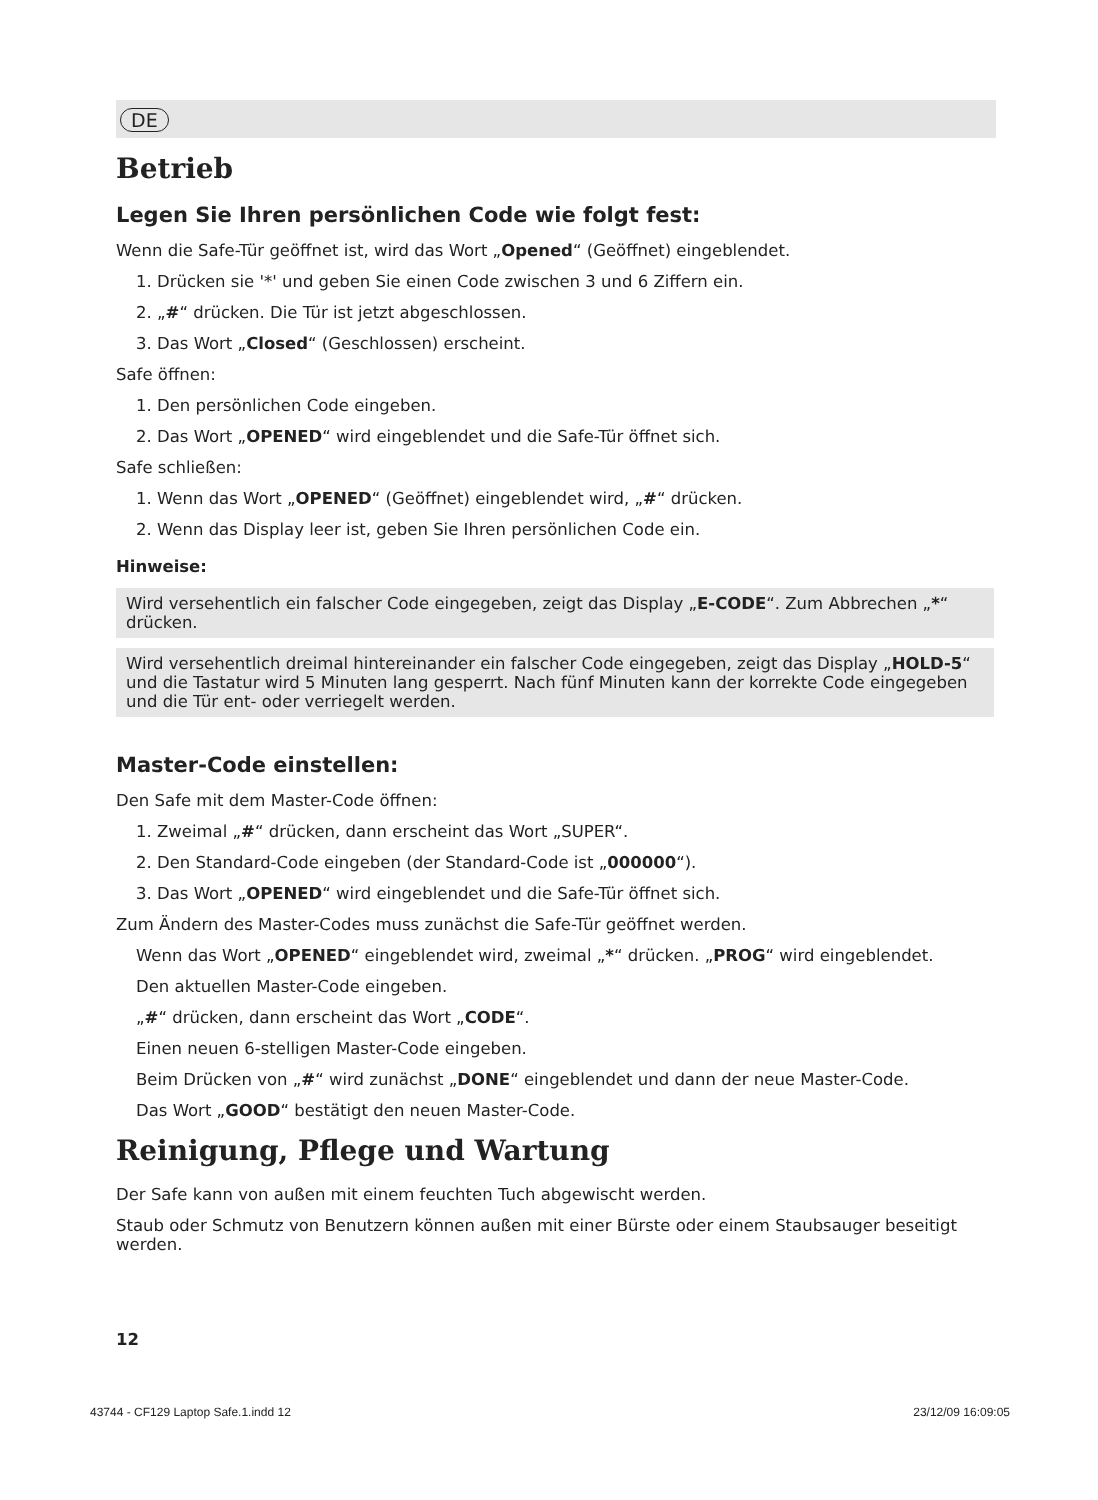DE
Betrieb
Legen Sie Ihren persönlichen Code wie folgt fest:
Wenn die Safe-Tür geöffnet ist, wird das Wort „Opened“ (Geöffnet) eingeblendet.
1. Drücken sie '*' und geben Sie einen Code zwischen 3 und 6 Ziffern ein.
2. „#“ drücken. Die Tür ist jetzt abgeschlossen.
3. Das Wort „Closed“ (Geschlossen) erscheint.
Safe öffnen:
1. Den persönlichen Code eingeben.
2. Das Wort „OPENED“ wird eingeblendet und die Safe-Tür öffnet sich.
Safe schließen:
1. Wenn das Wort „OPENED“ (Geöffnet) eingeblendet wird, „#“ drücken.
2. Wenn das Display leer ist, geben Sie Ihren persönlichen Code ein.
Hinweise:
Wird versehentlich ein falscher Code eingegeben, zeigt das Display „E-CODE“. Zum Abbrechen „*“ drücken.
Wird versehentlich dreimal hintereinander ein falscher Code eingegeben, zeigt das Display „HOLD-5“ und die Tastatur wird 5 Minuten lang gesperrt. Nach fünf Minuten kann der korrekte Code eingegeben und die Tür ent- oder verriegelt werden.
Master-Code einstellen:
Den Safe mit dem Master-Code öffnen:
1. Zweimal „#“ drücken, dann erscheint das Wort „SUPER“.
2. Den Standard-Code eingeben (der Standard-Code ist „000000“).
3. Das Wort „OPENED“ wird eingeblendet und die Safe-Tür öffnet sich.
Zum Ändern des Master-Codes muss zunächst die Safe-Tür geöffnet werden.
Wenn das Wort „OPENED“ eingeblendet wird, zweimal „*“ drücken. „PROG“ wird eingeblendet.
Den aktuellen Master-Code eingeben.
„#“ drücken, dann erscheint das Wort „CODE“.
Einen neuen 6-stelligen Master-Code eingeben.
Beim Drücken von „#“ wird zunächst „DONE“ eingeblendet und dann der neue Master-Code.
Das Wort „GOOD“ bestätigt den neuen Master-Code.
Reinigung, Pflege und Wartung
Der Safe kann von außen mit einem feuchten Tuch abgewischt werden.
Staub oder Schmutz von Benutzern können außen mit einer Bürste oder einem Staubsauger beseitigt werden.
12
43744 - CF129 Laptop Safe.1.indd 12 23/12/09 16:09:05